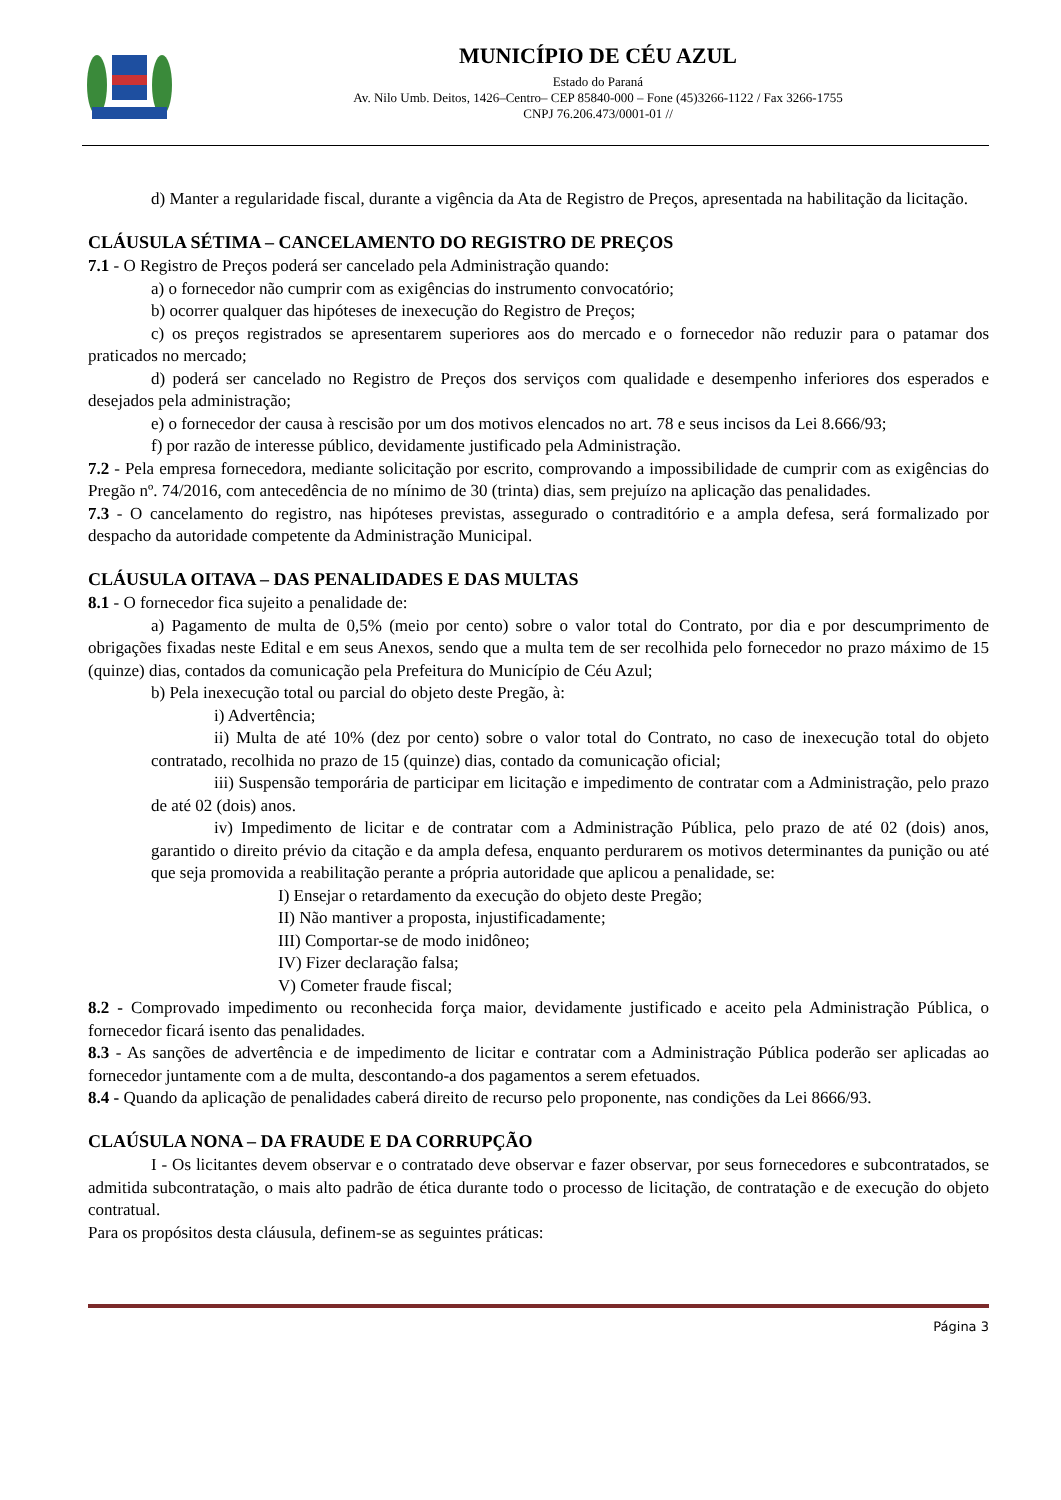MUNICÍPIO DE CÉU AZUL
Estado do Paraná
Av. Nilo Umb. Deitos, 1426–Centro– CEP 85840-000 – Fone (45)3266-1122 / Fax 3266-1755
CNPJ 76.206.473/0001-01 //
d) Manter a regularidade fiscal, durante a vigência da Ata de Registro de Preços, apresentada na habilitação da licitação.
CLÁUSULA SÉTIMA – CANCELAMENTO DO REGISTRO DE PREÇOS
7.1 - O Registro de Preços poderá ser cancelado pela Administração quando:
a) o fornecedor não cumprir com as exigências do instrumento convocatório;
b) ocorrer qualquer das hipóteses de inexecução do Registro de Preços;
c) os preços registrados se apresentarem superiores aos do mercado e o fornecedor não reduzir para o patamar dos praticados no mercado;
d) poderá ser cancelado no Registro de Preços dos serviços com qualidade e desempenho inferiores dos esperados e desejados pela administração;
e) o fornecedor der causa à rescisão por um dos motivos elencados no art. 78 e seus incisos da Lei 8.666/93;
f) por razão de interesse público, devidamente justificado pela Administração.
7.2 - Pela empresa fornecedora, mediante solicitação por escrito, comprovando a impossibilidade de cumprir com as exigências do Pregão nº. 74/2016, com antecedência de no mínimo de 30 (trinta) dias, sem prejuízo na aplicação das penalidades.
7.3 - O cancelamento do registro, nas hipóteses previstas, assegurado o contraditório e a ampla defesa, será formalizado por despacho da autoridade competente da Administração Municipal.
CLÁUSULA OITAVA – DAS PENALIDADES E DAS MULTAS
8.1 - O fornecedor fica sujeito a penalidade de:
a) Pagamento de multa de 0,5% (meio por cento) sobre o valor total do Contrato, por dia e por descumprimento de obrigações fixadas neste Edital e em seus Anexos, sendo que a multa tem de ser recolhida pelo fornecedor no prazo máximo de 15 (quinze) dias, contados da comunicação pela Prefeitura do Município de Céu Azul;
b) Pela inexecução total ou parcial do objeto deste Pregão, à:
i) Advertência;
ii) Multa de até 10% (dez por cento) sobre o valor total do Contrato, no caso de inexecução total do objeto contratado, recolhida no prazo de 15 (quinze) dias, contado da comunicação oficial;
iii) Suspensão temporária de participar em licitação e impedimento de contratar com a Administração, pelo prazo de até 02 (dois) anos.
iv) Impedimento de licitar e de contratar com a Administração Pública, pelo prazo de até 02 (dois) anos, garantido o direito prévio da citação e da ampla defesa, enquanto perdurarem os motivos determinantes da punição ou até que seja promovida a reabilitação perante a própria autoridade que aplicou a penalidade, se:
I) Ensejar o retardamento da execução do objeto deste Pregão;
II) Não mantiver a proposta, injustificadamente;
III) Comportar-se de modo inidôneo;
IV) Fizer declaração falsa;
V) Cometer fraude fiscal;
8.2 - Comprovado impedimento ou reconhecida força maior, devidamente justificado e aceito pela Administração Pública, o fornecedor ficará isento das penalidades.
8.3 - As sanções de advertência e de impedimento de licitar e contratar com a Administração Pública poderão ser aplicadas ao fornecedor juntamente com a de multa, descontando-a dos pagamentos a serem efetuados.
8.4 - Quando da aplicação de penalidades caberá direito de recurso pelo proponente, nas condições da Lei 8666/93.
CLAÚSULA NONA – DA FRAUDE E DA CORRUPÇÃO
I - Os licitantes devem observar e o contratado deve observar e fazer observar, por seus fornecedores e subcontratados, se admitida subcontratação, o mais alto padrão de ética durante todo o processo de licitação, de contratação e de execução do objeto contratual.
Para os propósitos desta cláusula, definem-se as seguintes práticas:
Página 3